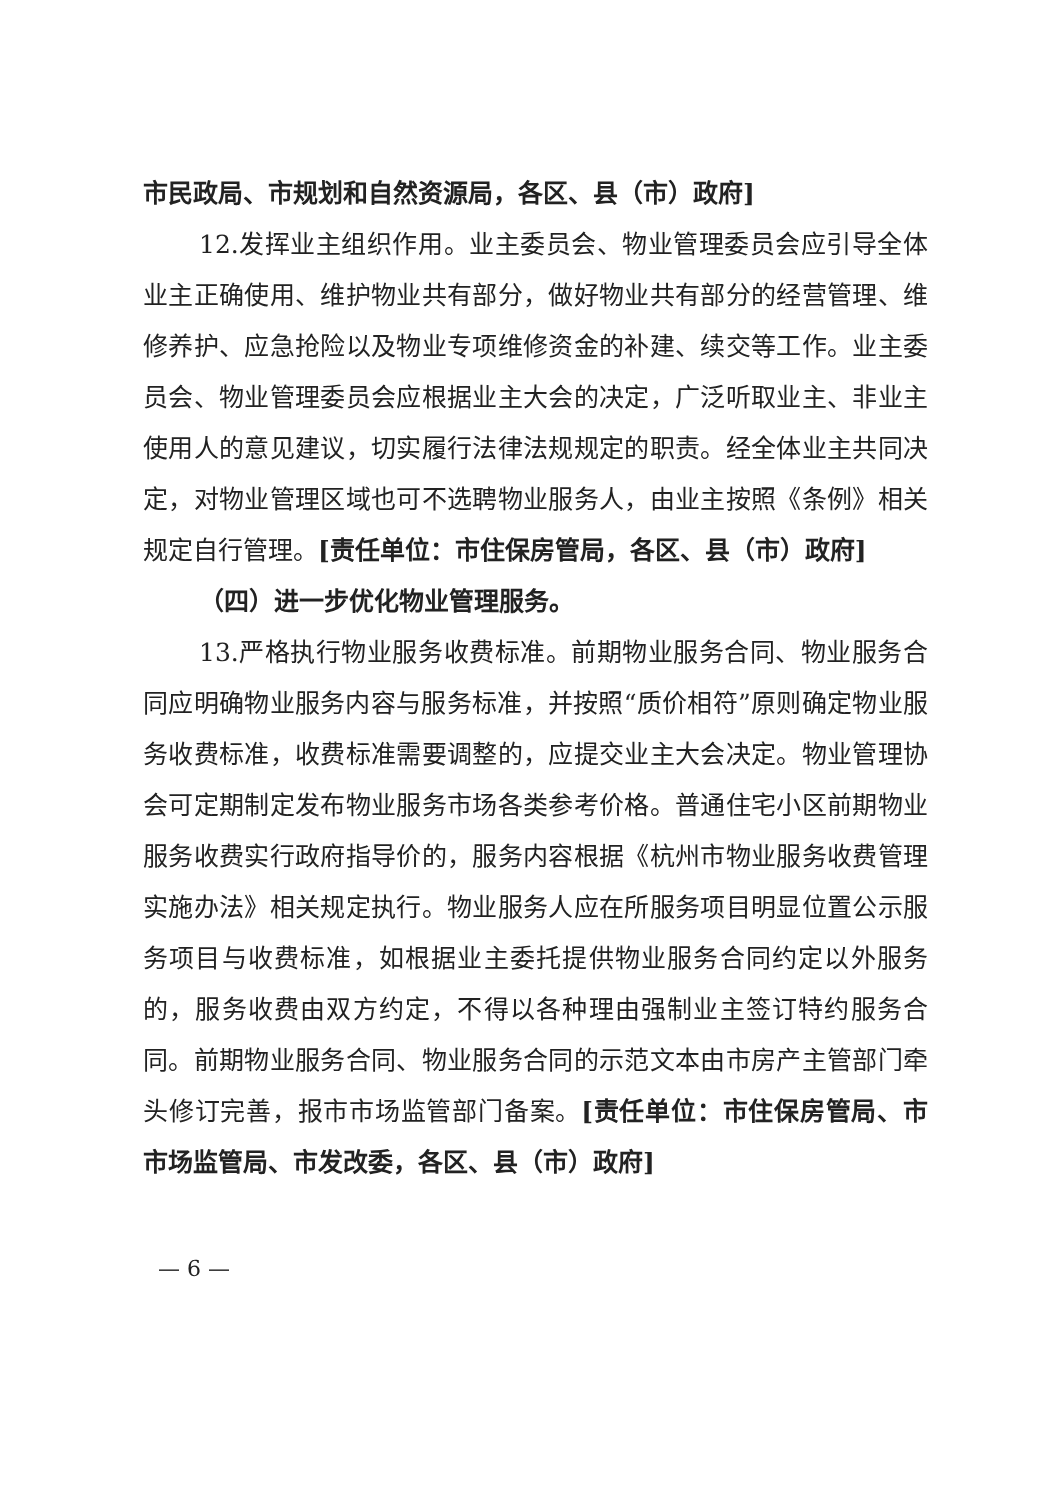市民政局、市规划和自然资源局，各区、县（市）政府]
12.发挥业主组织作用。业主委员会、物业管理委员会应引导全体业主正确使用、维护物业共有部分，做好物业共有部分的经营管理、维修养护、应急抢险以及物业专项维修资金的补建、续交等工作。业主委员会、物业管理委员会应根据业主大会的决定，广泛听取业主、非业主使用人的意见建议，切实履行法律法规规定的职责。经全体业主共同决定，对物业管理区域也可不选聘物业服务人，由业主按照《条例》相关规定自行管理。[责任单位：市住保房管局，各区、县（市）政府]
（四）进一步优化物业管理服务。
13.严格执行物业服务收费标准。前期物业服务合同、物业服务合同应明确物业服务内容与服务标准，并按照“质价相符”原则确定物业服务收费标准，收费标准需要调整的，应提交业主大会决定。物业管理协会可定期制定发布物业服务市场各类参考价格。普通住宅小区前期物业服务收费实行政府指导价的，服务内容根据《杭州市物业服务收费管理实施办法》相关规定执行。物业服务人应在所服务项目明显位置公示服务项目与收费标准，如根据业主委托提供物业服务合同约定以外服务的，服务收费由双方约定，不得以各种理由强制业主签订特约服务合同。前期物业服务合同、物业服务合同的示范文本由市房产主管部门牵头修订完善，报市市场监管部门备案。[责任单位：市住保房管局、市市场监管局、市发改委，各区、县（市）政府]
— 6 —